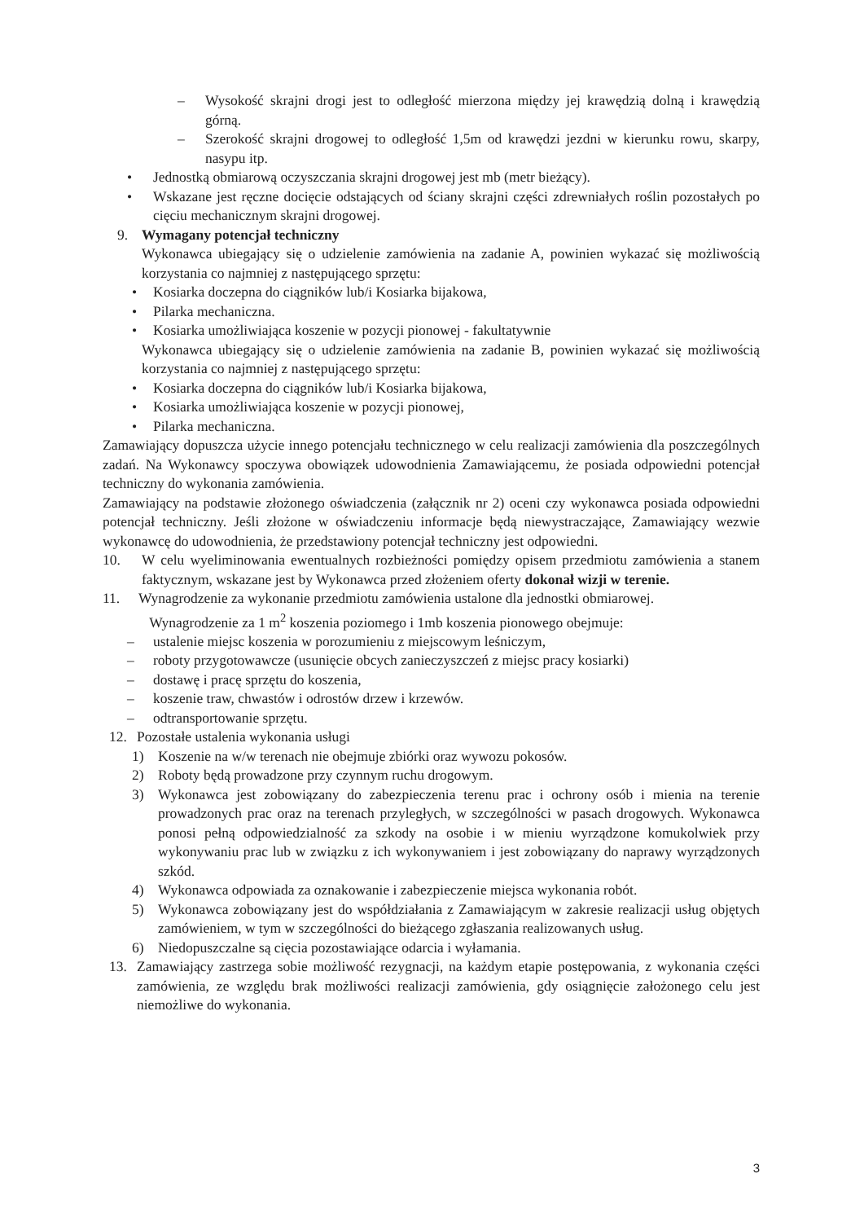– Wysokość skrajni drogi jest to odległość mierzona między jej krawędzią dolną i krawędzią górną.
– Szerokość skrajni drogowej to odległość 1,5m od krawędzi jezdni w kierunku rowu, skarpy, nasypu itp.
• Jednostką obmiarową oczyszczania skrajni drogowej jest mb (metr bieżący).
• Wskazane jest ręczne docięcie odstających od ściany skrajni części zdrewniałych roślin pozostałych po cięciu mechanicznym skrajni drogowej.
9. Wymagany potencjał techniczny
Wykonawca ubiegający się o udzielenie zamówienia na zadanie A, powinien wykazać się możliwością korzystania co najmniej z następującego sprzętu:
• Kosiarka doczepna do ciągników lub/i Kosiarka bijakowa,
• Pilarka mechaniczna.
• Kosiarka umożliwiająca koszenie w pozycji pionowej - fakultatywnie
Wykonawca ubiegający się o udzielenie zamówienia na zadanie B, powinien wykazać się możliwością korzystania co najmniej z następującego sprzętu:
• Kosiarka doczepna do ciągników lub/i Kosiarka bijakowa,
• Kosiarka umożliwiająca koszenie w pozycji pionowej,
• Pilarka mechaniczna.
Zamawiający dopuszcza użycie innego potencjału technicznego w celu realizacji zamówienia dla poszczególnych zadań. Na Wykonawcy spoczywa obowiązek udowodnienia Zamawiającemu, że posiada odpowiedni potencjał techniczny do wykonania zamówienia.
Zamawiający na podstawie złożonego oświadczenia (załącznik nr 2) oceni czy wykonawca posiada odpowiedni potencjał techniczny. Jeśli złożone w oświadczeniu informacje będą niewystraczające, Zamawiający wezwie wykonawcę do udowodnienia, że przedstawiony potencjał techniczny jest odpowiedni.
10. W celu wyeliminowania ewentualnych rozbieżności pomiędzy opisem przedmiotu zamówienia a stanem faktycznym, wskazane jest by Wykonawca przed złożeniem oferty dokonał wizji w terenie.
11. Wynagrodzenie za wykonanie przedmiotu zamówienia ustalone dla jednostki obmiarowej.
Wynagrodzenie za 1 m<sup>2</sup> koszenia poziomego i 1mb koszenia pionowego obejmuje:
– ustalenie miejsc koszenia w porozumieniu z miejscowym leśniczym,
– roboty przygotowawcze (usunięcie obcych zanieczyszczeń z miejsc pracy kosiarki)
– dostawę i pracę sprzętu do koszenia,
– koszenie traw, chwastów i odrostów drzew i krzewów.
– odtransportowanie sprzętu.
12. Pozostałe ustalenia wykonania usługi
1) Koszenie na w/w terenach nie obejmuje zbiórki oraz wywozu pokosów.
2) Roboty będą prowadzone przy czynnym ruchu drogowym.
3) Wykonawca jest zobowiązany do zabezpieczenia terenu prac i ochrony osób i mienia na terenie prowadzonych prac oraz na terenach przyległych, w szczególności w pasach drogowych. Wykonawca ponosi pełną odpowiedzialność za szkody na osobie i w mieniu wyrządzone komukolwiek przy wykonywaniu prac lub w związku z ich wykonywaniem i jest zobowiązany do naprawy wyrządzonych szkód.
4) Wykonawca odpowiada za oznakowanie i zabezpieczenie miejsca wykonania robót.
5) Wykonawca zobowiązany jest do współdziałania z Zamawiającym w zakresie realizacji usług objętych zamówieniem, w tym w szczególności do bieżącego zgłaszania realizowanych usług.
6) Niedopuszczalne są cięcia pozostawiające odarcia i wyłamania.
13. Zamawiający zastrzega sobie możliwość rezygnacji, na każdym etapie postępowania, z wykonania części zamówienia, ze względu brak możliwości realizacji zamówienia, gdy osiągnięcie założonego celu jest niemożliwe do wykonania.
3